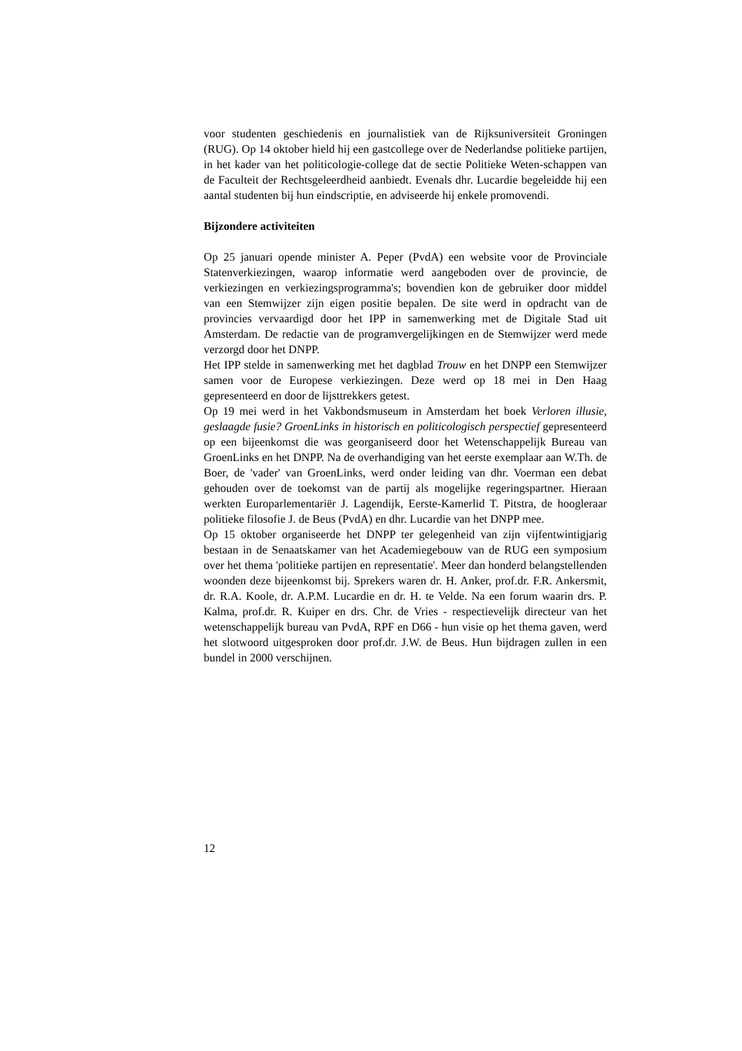voor studenten geschiedenis en journalistiek van de Rijksuniversiteit Groningen (RUG). Op 14 oktober hield hij een gastcollege over de Nederlandse politieke partijen, in het kader van het politicologie-college dat de sectie Politieke Weten-schappen van de Faculteit der Rechtsgeleerdheid aanbiedt. Evenals dhr. Lucardie begeleidde hij een aantal studenten bij hun eindscriptie, en adviseerde hij enkele promovendi.
Bijzondere activiteiten
Op 25 januari opende minister A. Peper (PvdA) een website voor de Provinciale Statenverkiezingen, waarop informatie werd aangeboden over de provincie, de verkiezingen en verkiezingsprogramma's; bovendien kon de gebruiker door middel van een Stemwijzer zijn eigen positie bepalen. De site werd in opdracht van de provincies vervaardigd door het IPP in samenwerking met de Digitale Stad uit Amsterdam. De redactie van de programvergelijkingen en de Stemwijzer werd mede verzorgd door het DNPP.
Het IPP stelde in samenwerking met het dagblad Trouw en het DNPP een Stemwijzer samen voor de Europese verkiezingen. Deze werd op 18 mei in Den Haag gepresenteerd en door de lijsttrekkers getest.
Op 19 mei werd in het Vakbondsmuseum in Amsterdam het boek Verloren illusie, geslaagde fusie? GroenLinks in historisch en politicologisch perspectief gepresenteerd op een bijeenkomst die was georganiseerd door het Wetenschappelijk Bureau van GroenLinks en het DNPP. Na de overhandiging van het eerste exemplaar aan W.Th. de Boer, de 'vader' van GroenLinks, werd onder leiding van dhr. Voerman een debat gehouden over de toekomst van de partij als mogelijke regeringspartner. Hieraan werkten Europarlementariër J. Lagendijk, Eerste-Kamerlid T. Pitstra, de hoogleraar politieke filosofie J. de Beus (PvdA) en dhr. Lucardie van het DNPP mee.
Op 15 oktober organiseerde het DNPP ter gelegenheid van zijn vijfentwintigjarig bestaan in de Senaatskamer van het Academiegebouw van de RUG een symposium over het thema 'politieke partijen en representatie'. Meer dan honderd belangstellenden woonden deze bijeenkomst bij. Sprekers waren dr. H. Anker, prof.dr. F.R. Ankersmit, dr. R.A. Koole, dr. A.P.M. Lucardie en dr. H. te Velde. Na een forum waarin drs. P. Kalma, prof.dr. R. Kuiper en drs. Chr. de Vries - respectievelijk directeur van het wetenschappelijk bureau van PvdA, RPF en D66 - hun visie op het thema gaven, werd het slotwoord uitgesproken door prof.dr. J.W. de Beus. Hun bijdragen zullen in een bundel in 2000 verschijnen.
12